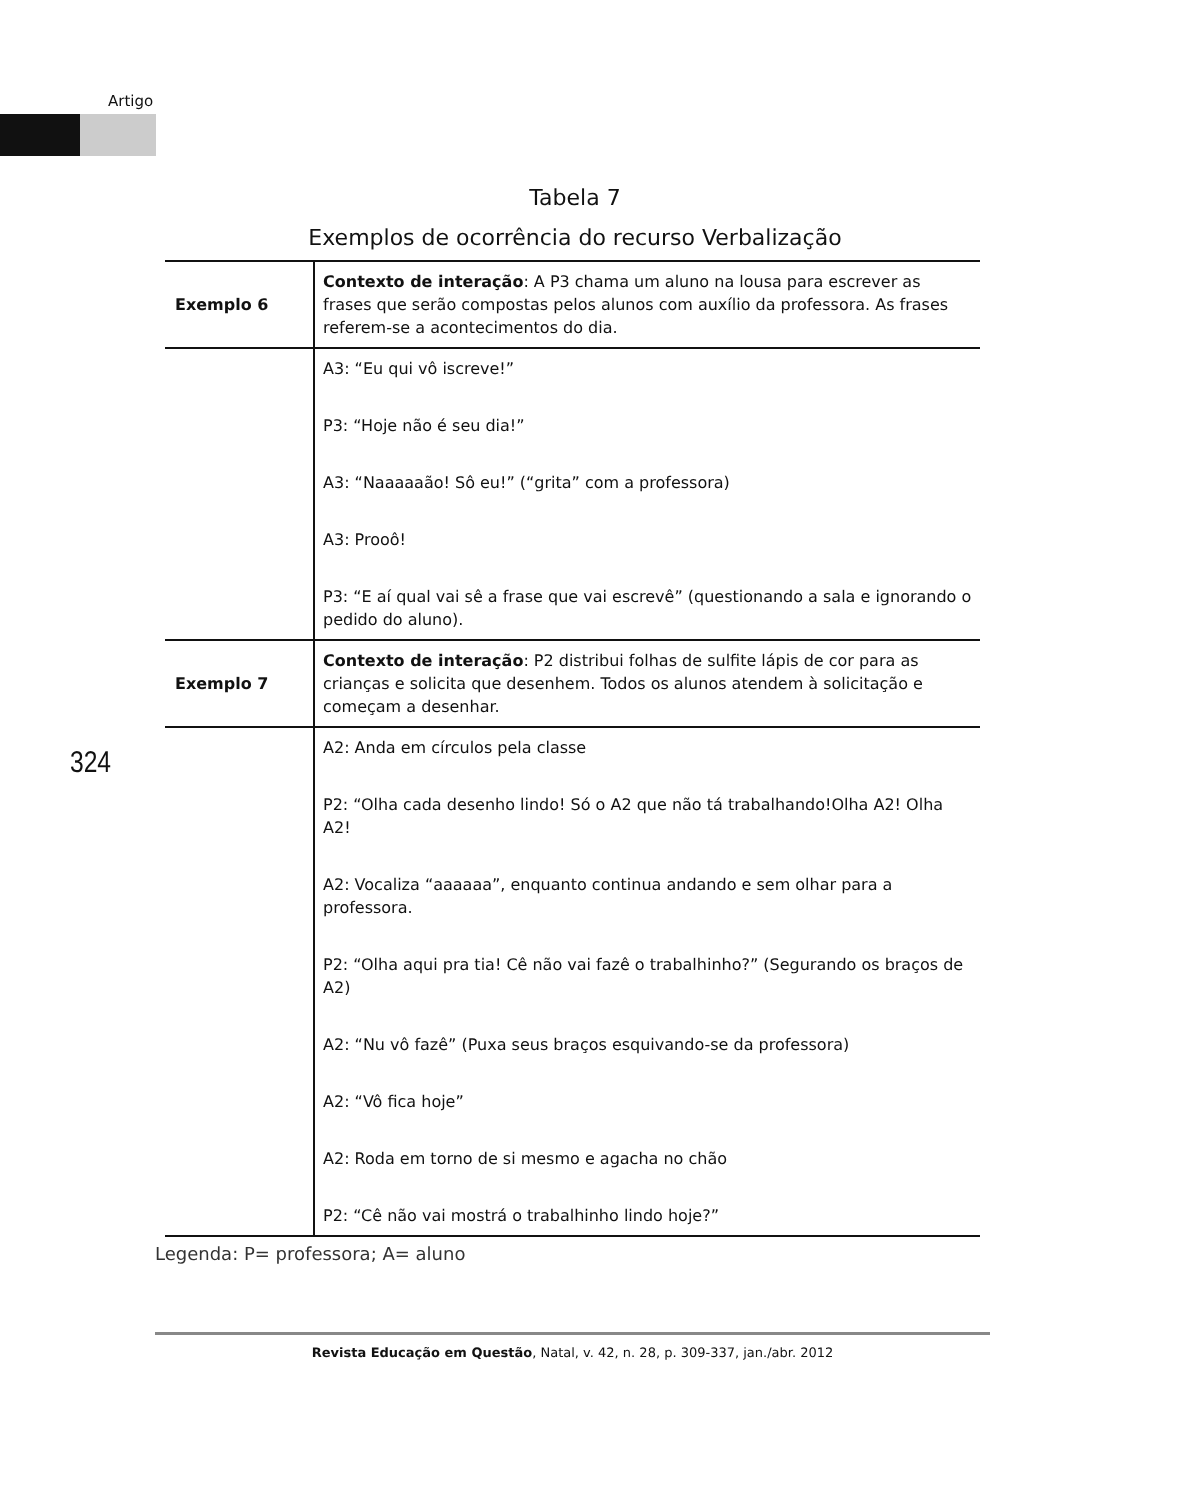Artigo
Tabela 7
Exemplos de ocorrência do recurso Verbalização
| Exemplo 6 | Contexto de interação : A P3 chama um aluno na lousa para escrever as frases que serão compostas pelos alunos com auxílio da professora. As frases referem-se a acontecimentos do dia. |
| | A3: “Eu qui vô iscreve!” P3: “Hoje não é seu dia!” A3: “Naaaaaão! Sô eu!” (“grita” com a professora) A3: Prooô! P3: “E aí qual vai sê a frase que vai escrevê” (questionando a sala e ignorando o pedido do aluno). |
| Exemplo 7 | Contexto de interação : P2 distribui folhas de sulfite lápis de cor para as crianças e solicita que desenhem. Todos os alunos atendem à solicitação e começam a desenhar. |
| | A2: Anda em círculos pela classe P2: “Olha cada desenho lindo! Só o A2 que não tá trabalhando!Olha A2! Olha A2! A2: Vocaliza “aaaaaa”, enquanto continua andando e sem olhar para a professora. P2: “Olha aqui pra tia! Cê não vai fazê o trabalhinho?” (Segurando os braços de A2) A2: “Nu vô fazê” (Puxa seus braços esquivando-se da professora) A2: “Vô fica hoje” A2: Roda em torno de si mesmo e agacha no chão P2: “Cê não vai mostrá o trabalhinho lindo hoje?” |
324
Legenda: P= professora; A= aluno
Revista Educação em Questão, Natal, v. 42, n. 28, p. 309-337, jan./abr. 2012